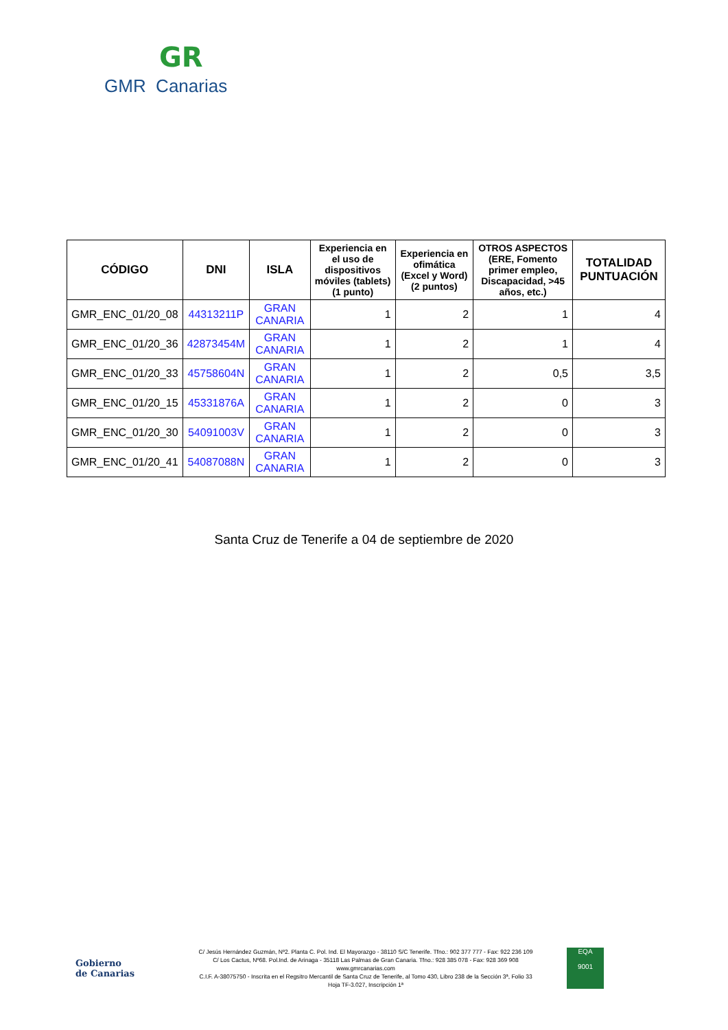GR
GMR Canarias
| CÓDIGO | DNI | ISLA | Experiencia en el uso de dispositivos móviles (tablets) (1 punto) | Experiencia en ofimática (Excel y Word) (2 puntos) | OTROS ASPECTOS (ERE, Fomento primer empleo, Discapacidad, >45 años, etc.) | TOTALIDAD PUNTUACIÓN |
| --- | --- | --- | --- | --- | --- | --- |
| GMR_ENC_01/20_08 | 44313211P | GRAN CANARIA | 1 | 2 | 1 | 4 |
| GMR_ENC_01/20_36 | 42873454M | GRAN CANARIA | 1 | 2 | 1 | 4 |
| GMR_ENC_01/20_33 | 45758604N | GRAN CANARIA | 1 | 2 | 0,5 | 3,5 |
| GMR_ENC_01/20_15 | 45331876A | GRAN CANARIA | 1 | 2 | 0 | 3 |
| GMR_ENC_01/20_30 | 54091003V | GRAN CANARIA | 1 | 2 | 0 | 3 |
| GMR_ENC_01/20_41 | 54087088N | GRAN CANARIA | 1 | 2 | 0 | 3 |
Santa Cruz de Tenerife a 04 de septiembre de 2020
Gobierno
de Canarias
C/ Jesús Hernández Guzmán, Nº2. Planta C. Pol. Ind. El Mayorazgo - 38110 S/C Tenerife. Tfno.: 902 377 777 - Fax: 922 236 109
C/ Los Cactus, Nº68. Pol.Ind. de Arinaga - 35118 Las Palmas de Gran Canaria. Tfno.: 928 385 078 - Fax: 928 369 908
www.gmrcanarias.com
C.I.F. A-38075750 - Inscrita en el Regsitro Mercantil de Santa Cruz de Tenerife, al Tomo 430, Libro 238 de la Sección 3ª, Folio 33
Hoja TF-3.027, Inscripción 1ª
EQA
9001